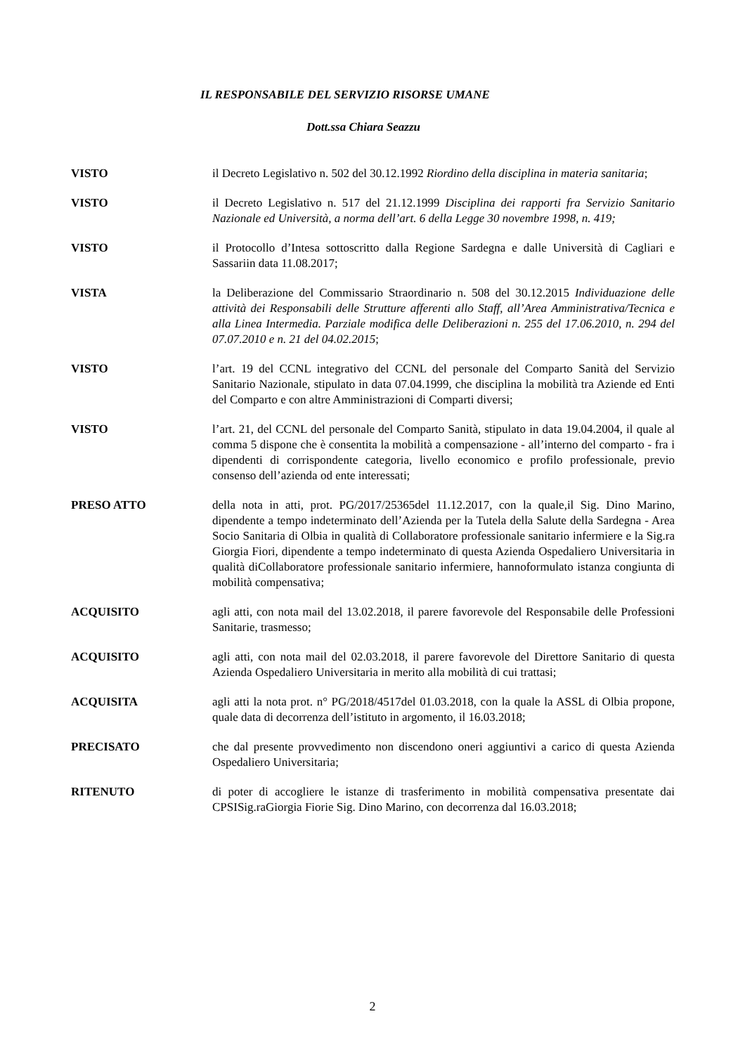IL RESPONSABILE DEL SERVIZIO RISORSE UMANE
Dott.ssa Chiara Seazzu
VISTO il Decreto Legislativo n. 502 del 30.12.1992 Riordino della disciplina in materia sanitaria;
VISTO il Decreto Legislativo n. 517 del 21.12.1999 Disciplina dei rapporti fra Servizio Sanitario Nazionale ed Università, a norma dell’art. 6 della Legge 30 novembre 1998, n. 419;
VISTO il Protocollo d’Intesa sottoscritto dalla Regione Sardegna e dalle Università di Cagliari e Sassariin data 11.08.2017;
VISTA la Deliberazione del Commissario Straordinario n. 508 del 30.12.2015 Individuazione delle attività dei Responsabili delle Strutture afferenti allo Staff, all’Area Amministrativa/Tecnica e alla Linea Intermedia. Parziale modifica delle Deliberazioni n. 255 del 17.06.2010, n. 294 del 07.07.2010 e n. 21 del 04.02.2015;
VISTO l’art. 19 del CCNL integrativo del CCNL del personale del Comparto Sanità del Servizio Sanitario Nazionale, stipulato in data 07.04.1999, che disciplina la mobilità tra Aziende ed Enti del Comparto e con altre Amministrazioni di Comparti diversi;
VISTO l’art. 21, del CCNL del personale del Comparto Sanità, stipulato in data 19.04.2004, il quale al comma 5 dispone che è consentita la mobilità a compensazione - all’interno del comparto - fra i dipendenti di corrispondente categoria, livello economico e profilo professionale, previo consenso dell’azienda od ente interessati;
PRESO ATTO della nota in atti, prot. PG/2017/25365del 11.12.2017, con la quale,il Sig. Dino Marino, dipendente a tempo indeterminato dell’Azienda per la Tutela della Salute della Sardegna - Area Socio Sanitaria di Olbia in qualità di Collaboratore professionale sanitario infermiere e la Sig.ra Giorgia Fiori, dipendente a tempo indeterminato di questa Azienda Ospedaliero Universitaria in qualità diCollaboratore professionale sanitario infermiere, hannoformulato istanza congiunta di mobilità compensativa;
ACQUISITO agli atti, con nota mail del 13.02.2018, il parere favorevole del Responsabile delle Professioni Sanitarie, trasmesso;
ACQUISITO agli atti, con nota mail del 02.03.2018, il parere favorevole del Direttore Sanitario di questa Azienda Ospedaliero Universitaria in merito alla mobilità di cui trattasi;
ACQUISITA agli atti la nota prot. n° PG/2018/4517del 01.03.2018, con la quale la ASSL di Olbia propone, quale data di decorrenza dell’istituto in argomento, il 16.03.2018;
PRECISATO che dal presente provvedimento non discendono oneri aggiuntivi a carico di questa Azienda Ospedaliero Universitaria;
RITENUTO di poter di accogliere le istanze di trasferimento in mobilità compensativa presentate dai CPSISig.raGiorgia Fiorie Sig. Dino Marino, con decorrenza dal 16.03.2018;
2